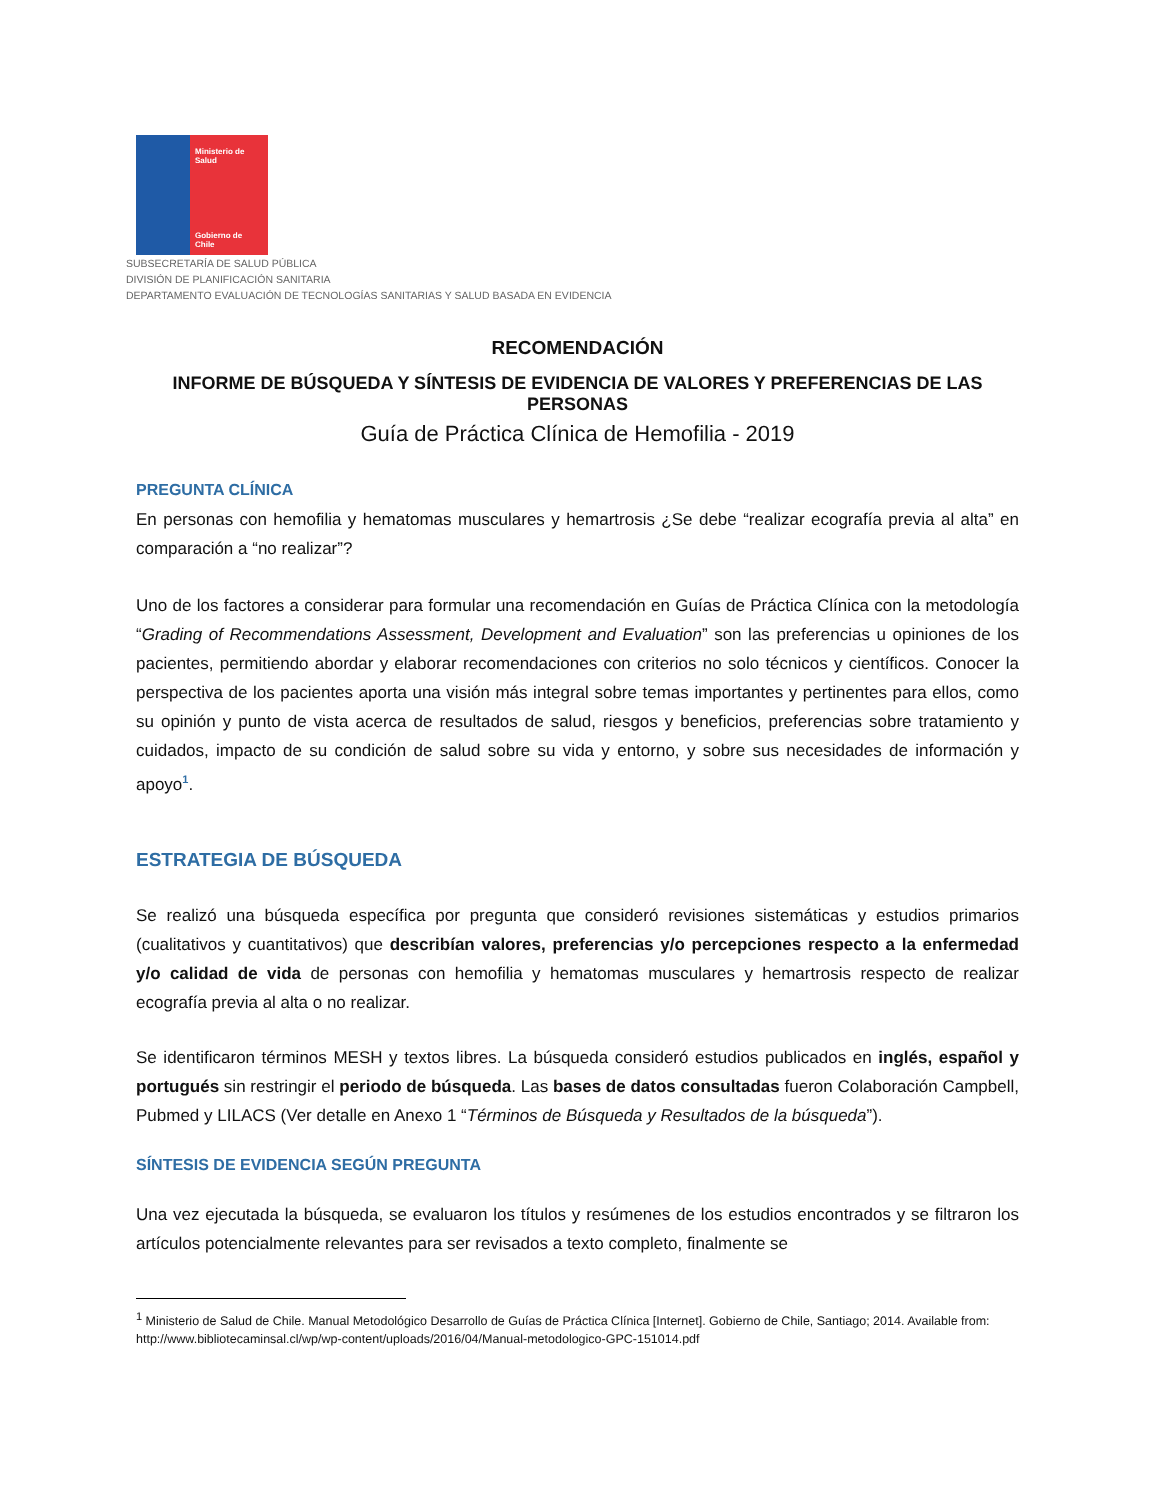Ministerio de Salud
Gobierno de Chile
SUBSECRETARÍA DE SALUD PÚBLICA
DIVISIÓN DE PLANIFICACIÓN SANITARIA
DEPARTAMENTO EVALUACIÓN DE TECNOLOGÍAS SANITARIAS Y SALUD BASADA EN EVIDENCIA
RECOMENDACIÓN
INFORME DE BÚSQUEDA Y SÍNTESIS DE EVIDENCIA DE VALORES Y PREFERENCIAS DE LAS PERSONAS
Guía de Práctica Clínica de Hemofilia - 2019
PREGUNTA CLÍNICA
En personas con hemofilia y hematomas musculares y hemartrosis ¿Se debe “realizar ecografía previa al alta” en comparación a “no realizar”?
Uno de los factores a considerar para formular una recomendación en Guías de Práctica Clínica con la metodología “Grading of Recommendations Assessment, Development and Evaluation” son las preferencias u opiniones de los pacientes, permitiendo abordar y elaborar recomendaciones con criterios no solo técnicos y científicos. Conocer la perspectiva de los pacientes aporta una visión más integral sobre temas importantes y pertinentes para ellos, como su opinión y punto de vista acerca de resultados de salud, riesgos y beneficios, preferencias sobre tratamiento y cuidados, impacto de su condición de salud sobre su vida y entorno, y sobre sus necesidades de información y apoyo<sup>1</sup>.
ESTRATEGIA DE BÚSQUEDA
Se realizó una búsqueda específica por pregunta que consideró revisiones sistemáticas y estudios primarios (cualitativos y cuantitativos) que describían valores, preferencias y/o percepciones respecto a la enfermedad y/o calidad de vida de personas con hemofilia y hematomas musculares y hemartrosis respecto de realizar ecografía previa al alta o no realizar.
Se identificaron términos MESH y textos libres. La búsqueda consideró estudios publicados en inglés, español y portugués sin restringir el periodo de búsqueda. Las bases de datos consultadas fueron Colaboración Campbell, Pubmed y LILACS (Ver detalle en Anexo 1 “Términos de Búsqueda y Resultados de la búsqueda”).
SÍNTESIS DE EVIDENCIA SEGÚN PREGUNTA
Una vez ejecutada la búsqueda, se evaluaron los títulos y resúmenes de los estudios encontrados y se filtraron los artículos potencialmente relevantes para ser revisados a texto completo, finalmente se
<sup>1</sup> Ministerio de Salud de Chile. Manual Metodológico Desarrollo de Guías de Práctica Clínica [Internet]. Gobierno de Chile, Santiago; 2014. Available from: http://www.bibliotecaminsal.cl/wp/wp-content/uploads/2016/04/Manual-metodologico-GPC-151014.pdf